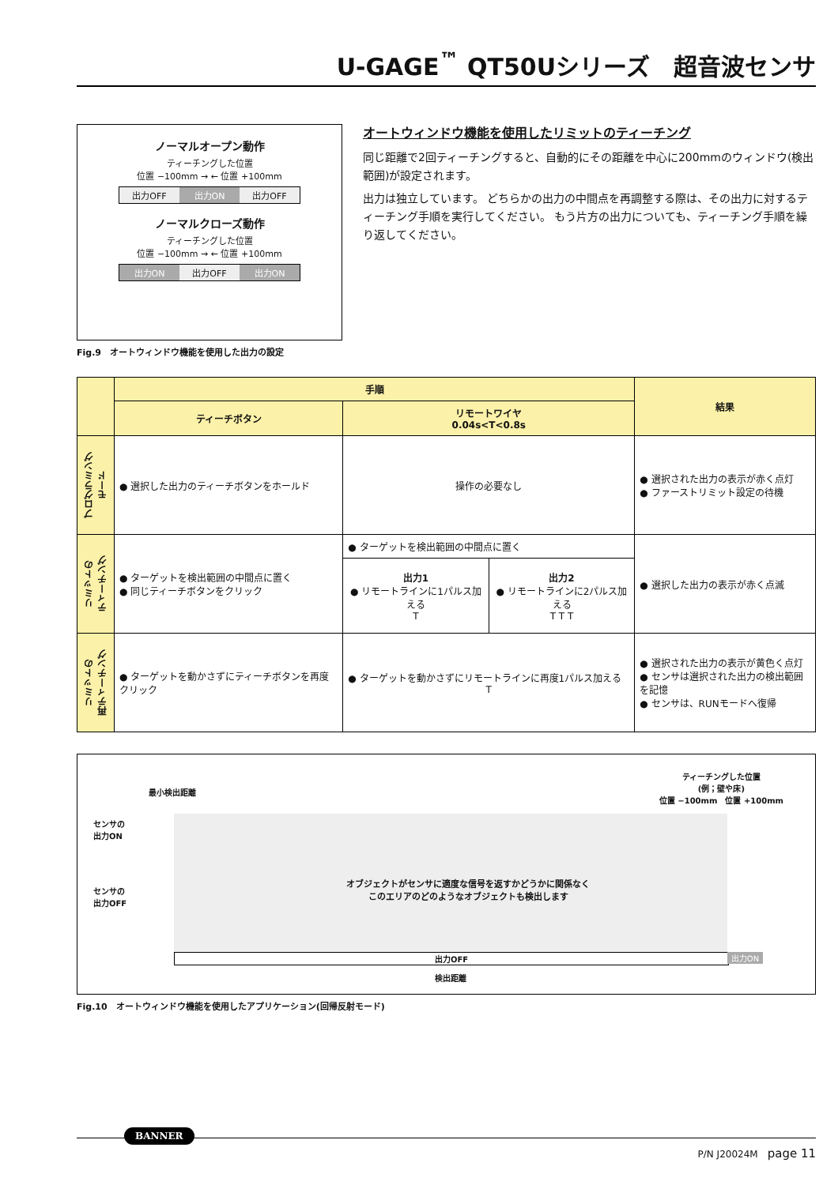U-GAGE<sup>™</sup> QT50Uシリーズ　超音波センサ
ノーマルオープン動作
ティーチングした位置
位置 −100mm → ← 位置 +100mm
出力OFF 出力ON 出力OFF
ノーマルクローズ動作
ティーチングした位置
位置 −100mm → ← 位置 +100mm
出力ON 出力OFF 出力ON
Fig.9　オートウィンドウ機能を使用した出力の設定
オートウィンドウ機能を使用したリミットのティーチング
同じ距離で2回ティーチングすると、自動的にその距離を中心に200mmのウィンドウ(検出範囲)が設定されます。
出力は独立しています。 どちらかの出力の中間点を再調整する際は、その出力に対するティーチング手順を実行してください。 もう片方の出力についても、ティーチング手順を繰り返してください。
| | 手順 | | | 結果 |
| --- | --- | --- | --- | --- |
| | ティーチボタン | リモートワイヤ 0.04s<T<0.8s | | |
| プログラミング モード | ● 選択した出力のティーチボタンをホールド | 操作の必要なし | | ● 選択された出力の表示が赤く点灯 ● ファーストリミット設定の待機 |
| リミットの ティーチング | ● ターゲットを検出範囲の中間点に置く ● 同じティーチボタンをクリック | ● ターゲットを検出範囲の中間点に置く | | ● 選択した出力の表示が赤く点滅 |
| | | 出力1 ● リモートラインに1パルス加える T | 出力2 ● リモートラインに2パルス加える T T T | |
| リミットの 再ティーチング | ● ターゲットを動かさずにティーチボタンを再度クリック | ● ターゲットを動かさずにリモートラインに再度1パルス加える T | | ● 選択された出力の表示が黄色く点灯 ● センサは選択された出力の検出範囲を記憶 ● センサは、RUNモードへ復帰 |
最小検出距離
ティーチングした位置
(例；壁や床)
位置 −100mm　位置 +100mm
センサの
出力ON
センサの
出力OFF
オブジェクトがセンサに適度な信号を返すかどうかに関係なく
このエリアのどのようなオブジェクトも検出します
出力OFF 出力ON
検出距離
Fig.10　オートウィンドウ機能を使用したアプリケーション(回帰反射モード)
BANNER
P/N J20024M　page 11